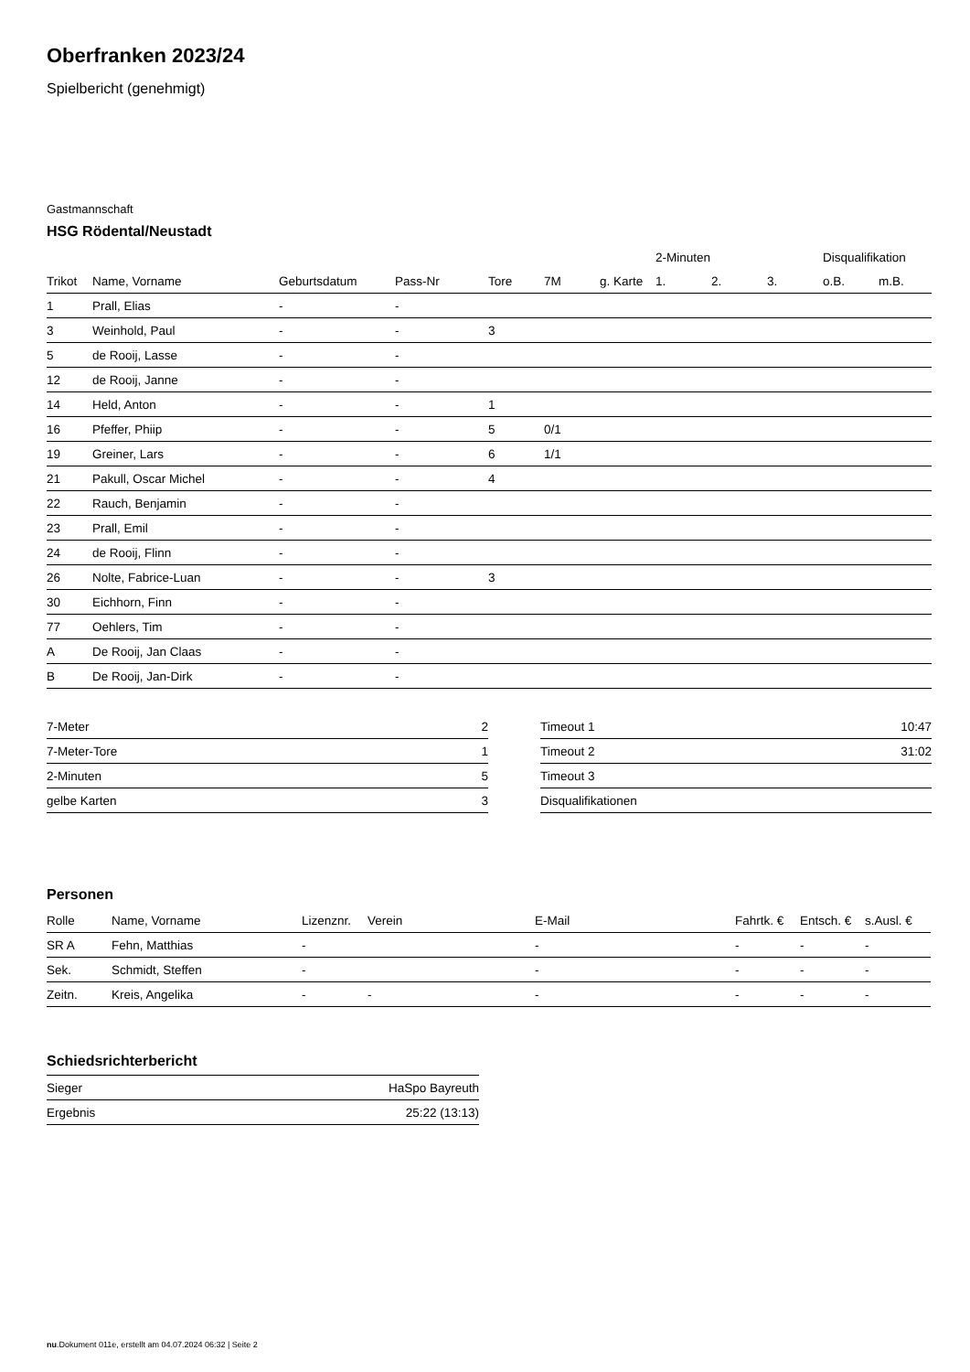Oberfranken 2023/24
Spielbericht (genehmigt)
Gastmannschaft
HSG Rödental/Neustadt
| | | | | | | | 2-Minuten | | | Disqualifikation | |
| --- | --- | --- | --- | --- | --- | --- | --- | --- | --- | --- | --- |
| Trikot | Name, Vorname | Geburtsdatum | Pass-Nr | Tore | 7M | g. Karte | 1. | 2. | 3. | o.B. | m.B. |
| 1 | Prall, Elias | - | - | | | | | | | | |
| 3 | Weinhold, Paul | - | - | 3 | | | | | | | |
| 5 | de Rooij, Lasse | - | - | | | | | | | | |
| 12 | de Rooij, Janne | - | - | | | | | | | | |
| 14 | Held, Anton | - | - | 1 | | | | | | | |
| 16 | Pfeffer, Phiip | - | - | 5 | 0/1 | | | | | | |
| 19 | Greiner, Lars | - | - | 6 | 1/1 | | | | | | |
| 21 | Pakull, Oscar Michel | - | - | 4 | | | | | | | |
| 22 | Rauch, Benjamin | - | - | | | | | | | | |
| 23 | Prall, Emil | - | - | | | | | | | | |
| 24 | de Rooij, Flinn | - | - | | | | | | | | |
| 26 | Nolte, Fabrice-Luan | - | - | 3 | | | | | | | |
| 30 | Eichhorn, Finn | - | - | | | | | | | | |
| 77 | Oehlers, Tim | - | - | | | | | | | | |
| A | De Rooij, Jan Claas | - | - | | | | | | | | |
| B | De Rooij, Jan-Dirk | - | - | | | | | | | | |
| 7-Meter | 2 |
| 7-Meter-Tore | 1 |
| 2-Minuten | 5 |
| gelbe Karten | 3 |
| Timeout 1 | 10:47 |
| Timeout 2 | 31:02 |
| Timeout 3 | |
| Disqualifikationen | |
Personen
| Rolle | Name, Vorname | Lizenznr. | Verein | E-Mail | Fahrtk. € | Entsch. € | s.Ausl. € |
| --- | --- | --- | --- | --- | --- | --- | --- |
| SR A | Fehn, Matthias | - | | - | - | - | - |
| Sek. | Schmidt, Steffen | - | | - | - | - | - |
| Zeitn. | Kreis, Angelika | - | - | - | - | - | - |
Schiedsrichterbericht
| Sieger | HaSpo Bayreuth |
| Ergebnis | 25:22 (13:13) |
nu.Dokument 011e, erstellt am 04.07.2024 06:32 | Seite 2